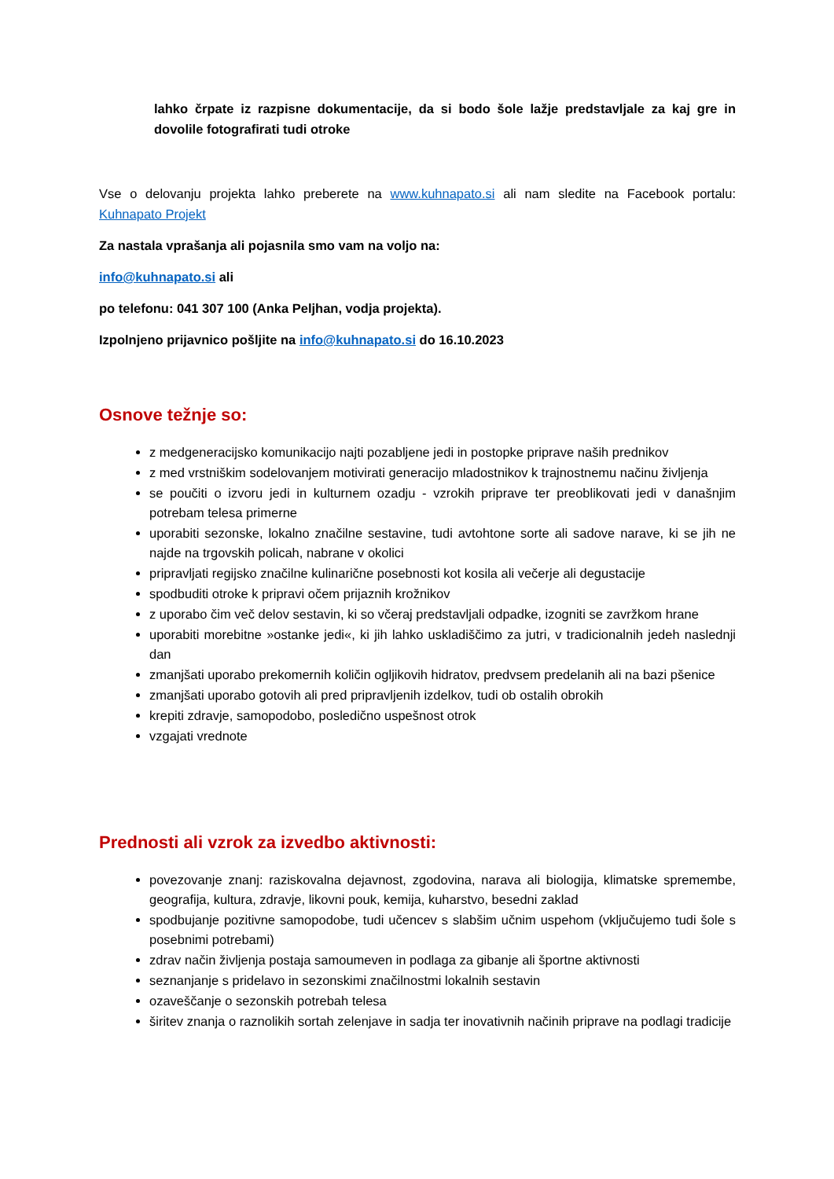lahko črpate iz razpisne dokumentacije, da si bodo šole lažje predstavljale za kaj gre in dovolile fotografirati tudi otroke
Vse o delovanju projekta lahko preberete na www.kuhnapato.si ali nam sledite na Facebook portalu: Kuhnapato Projekt
Za nastala vprašanja ali pojasnila smo vam na voljo na:
info@kuhnapato.si ali
po telefonu: 041 307 100 (Anka Peljhan, vodja projekta).
Izpolnjeno prijavnico pošljite na info@kuhnapato.si do 16.10.2023
Osnove težnje so:
z medgeneracijsko komunikacijo najti pozabljene jedi in postopke priprave naših prednikov
z med vrstniškim sodelovanjem motivirati generacijo mladostnikov k trajnostnemu načinu življenja
se poučiti o izvoru jedi in kulturnem ozadju - vzrokih priprave ter preoblikovati jedi v današnjim potrebam telesa primerne
uporabiti sezonske, lokalno značilne sestavine, tudi avtohtone sorte ali sadove narave, ki se jih ne najde na trgovskih policah, nabrane v okolici
pripravljati regijsko značilne kulinarične posebnosti kot kosila ali večerje ali degustacije
spodbuditi otroke k pripravi očem prijaznih krožnikov
z uporabo čim več delov sestavin, ki so včeraj predstavljali odpadke, izogniti se zavržkom hrane
uporabiti morebitne »ostanke jedi«, ki jih lahko uskladiščimo za jutri, v tradicionalnih jedeh naslednji dan
zmanjšati uporabo prekomernih količin ogljikovih hidratov, predvsem predelanih ali na bazi pšenice
zmanjšati uporabo gotovih ali pred pripravljenih izdelkov, tudi ob ostalih obrokih
krepiti zdravje, samopodobo, posledično uspešnost otrok
vzgajati vrednote
Prednosti ali vzrok za izvedbo aktivnosti:
povezovanje znanj: raziskovalna dejavnost, zgodovina, narava ali biologija, klimatske spremembe, geografija, kultura, zdravje, likovni pouk, kemija, kuharstvo, besedni zaklad
spodbujanje pozitivne samopodobe, tudi učencev s slabšim učnim uspehom (vključujemo tudi šole s posebnimi potrebami)
zdrav način življenja postaja samoumeven in podlaga za gibanje ali športne aktivnosti
seznanjanje s pridelavo in sezonskimi značilnostmi lokalnih sestavin
ozaveščanje o sezonskih potrebah telesa
širitev znanja o raznolikih sortah zelenjave in sadja ter inovativnih načinih priprave na podlagi tradicije